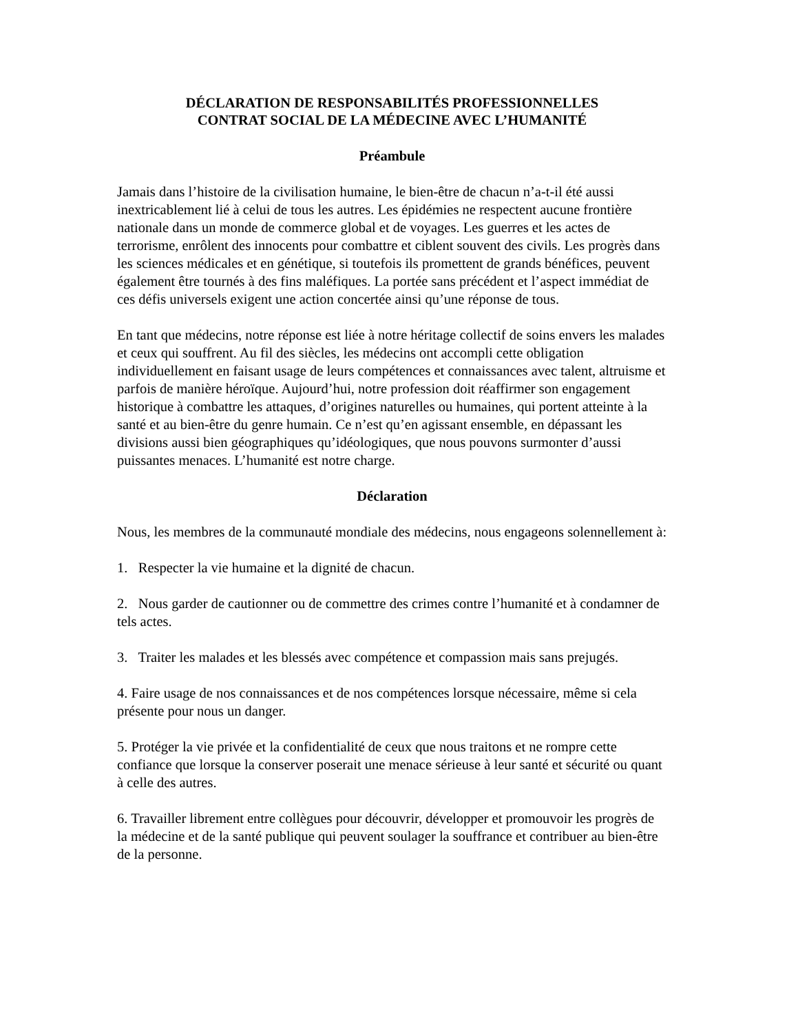DÉCLARATION DE RESPONSABILITÉS PROFESSIONNELLES
CONTRAT SOCIAL DE LA MÉDECINE AVEC L’HUMANITÉ
Préambule
Jamais dans l’histoire de la civilisation humaine, le bien-être de chacun n’a-t-il été aussi inextricablement lié à celui de tous les autres. Les épidémies ne respectent aucune frontière nationale dans un monde de commerce global et de voyages. Les guerres et les actes de terrorisme, enrôlent des innocents pour combattre et ciblent souvent des civils. Les progrès dans les sciences médicales et en génétique, si toutefois ils promettent de grands bénéfices, peuvent également être tournés à des fins maléfiques. La portée sans précédent et l’aspect immédiat de ces défis universels exigent une action concertée ainsi qu’une réponse de tous.
En tant que médecins, notre réponse est liée à notre héritage collectif de soins envers les malades et ceux qui souffrent. Au fil des siècles, les médecins ont accompli cette obligation individuellement en faisant usage de leurs compétences et connaissances avec talent, altruisme et parfois de manière héroïque. Aujourd’hui, notre profession doit réaffirmer son engagement historique à combattre les attaques, d’origines naturelles ou humaines, qui portent atteinte à la santé et au bien-être du genre humain. Ce n’est qu’en agissant ensemble, en dépassant les divisions aussi bien géographiques qu’idéologiques, que nous pouvons surmonter d’aussi puissantes menaces. L’humanité est notre charge.
Déclaration
Nous, les membres de la communauté mondiale des médecins, nous engageons solennellement à:
1. Respecter la vie humaine et la dignité de chacun.
2. Nous garder de cautionner ou de commettre des crimes contre l’humanité et à condamner de tels actes.
3. Traiter les malades et les blessés avec compétence et compassion mais sans prejugés.
4. Faire usage de nos connaissances et de nos compétences lorsque nécessaire, même si cela présente pour nous un danger.
5. Protéger la vie privée et la confidentialité de ceux que nous traitons et ne rompre cette confiance que lorsque la conserver poserait une menace sérieuse à leur santé et sécurité ou quant à celle des autres.
6. Travailler librement entre collègues pour découvrir, développer et promouvoir les progrès de la médecine et de la santé publique qui peuvent soulager la souffrance et contribuer au bien-être de la personne.